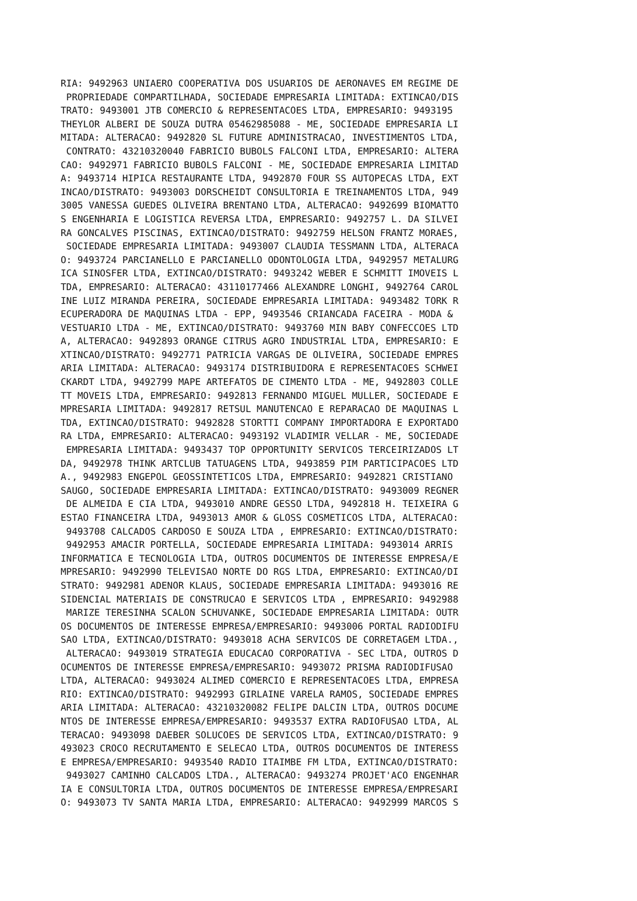RIA: 9492963 UNIAERO COOPERATIVA DOS USUARIOS DE AERONAVES EM REGIME DE
 PROPRIEDADE COMPARTILHADA, SOCIEDADE EMPRESARIA LIMITADA: EXTINCAO/DIS
TRATO: 9493001 JTB COMERCIO & REPRESENTACOES LTDA, EMPRESARIO: 9493195
THEYLOR ALBERI DE SOUZA DUTRA 05462985088 - ME, SOCIEDADE EMPRESARIA LI
MITADA: ALTERACAO: 9492820 SL FUTURE ADMINISTRACAO, INVESTIMENTOS LTDA,
 CONTRATO: 43210320040 FABRICIO BUBOLS FALCONI LTDA, EMPRESARIO: ALTERA
CAO: 9492971 FABRICIO BUBOLS FALCONI - ME, SOCIEDADE EMPRESARIA LIMITAD
A: 9493714 HIPICA RESTAURANTE LTDA, 9492870 FOUR SS AUTOPECAS LTDA, EXT
INCAO/DISTRATO: 9493003 DORSCHEIDT CONSULTORIA E TREINAMENTOS LTDA, 949
3005 VANESSA GUEDES OLIVEIRA BRENTANO LTDA, ALTERACAO: 9492699 BIOMATTO
S ENGENHARIA E LOGISTICA REVERSA LTDA, EMPRESARIO: 9492757 L. DA SILVEI
RA GONCALVES PISCINAS, EXTINCAO/DISTRATO: 9492759 HELSON FRANTZ MORAES,
 SOCIEDADE EMPRESARIA LIMITADA: 9493007 CLAUDIA TESSMANN LTDA, ALTERACA
O: 9493724 PARCIANELLO E PARCIANELLO ODONTOLOGIA LTDA, 9492957 METALURG
ICA SINOSFER LTDA, EXTINCAO/DISTRATO: 9493242 WEBER E SCHMITT IMOVEIS L
TDA, EMPRESARIO: ALTERACAO: 43110177466 ALEXANDRE LONGHI, 9492764 CAROL
INE LUIZ MIRANDA PEREIRA, SOCIEDADE EMPRESARIA LIMITADA: 9493482 TORK R
ECUPERADORA DE MAQUINAS LTDA - EPP, 9493546 CRIANCADA FACEIRA - MODA &
VESTUARIO LTDA - ME, EXTINCAO/DISTRATO: 9493760 MIN BABY CONFECCOES LTD
A, ALTERACAO: 9492893 ORANGE CITRUS AGRO INDUSTRIAL LTDA, EMPRESARIO: E
XTINCAO/DISTRATO: 9492771 PATRICIA VARGAS DE OLIVEIRA, SOCIEDADE EMPRES
ARIA LIMITADA: ALTERACAO: 9493174 DISTRIBUIDORA E REPRESENTACOES SCHWEI
CKARDT LTDA, 9492799 MAPE ARTEFATOS DE CIMENTO LTDA - ME, 9492803 COLLE
TT MOVEIS LTDA, EMPRESARIO: 9492813 FERNANDO MIGUEL MULLER, SOCIEDADE E
MPRESARIA LIMITADA: 9492817 RETSUL MANUTENCAO E REPARACAO DE MAQUINAS L
TDA, EXTINCAO/DISTRATO: 9492828 STORTTI COMPANY IMPORTADORA E EXPORTADO
RA LTDA, EMPRESARIO: ALTERACAO: 9493192 VLADIMIR VELLAR - ME, SOCIEDADE
 EMPRESARIA LIMITADA: 9493437 TOP OPPORTUNITY SERVICOS TERCEIRIZADOS LT
DA, 9492978 THINK ARTCLUB TATUAGENS LTDA, 9493859 PIM PARTICIPACOES LTD
A., 9492983 ENGEPOL GEOSSINTETICOS LTDA, EMPRESARIO: 9492821 CRISTIANO
SAUGO, SOCIEDADE EMPRESARIA LIMITADA: EXTINCAO/DISTRATO: 9493009 REGNER
 DE ALMEIDA E CIA LTDA, 9493010 ANDRE GESSO LTDA, 9492818 H. TEIXEIRA G
ESTAO FINANCEIRA LTDA, 9493013 AMOR & GLOSS COSMETICOS LTDA, ALTERACAO:
 9493708 CALCADOS CARDOSO E SOUZA LTDA , EMPRESARIO: EXTINCAO/DISTRATO:
 9492953 AMACIR PORTELLA, SOCIEDADE EMPRESARIA LIMITADA: 9493014 ARRIS
INFORMATICA E TECNOLOGIA LTDA, OUTROS DOCUMENTOS DE INTERESSE EMPRESA/E
MPRESARIO: 9492990 TELEVISAO NORTE DO RGS LTDA, EMPRESARIO: EXTINCAO/DI
STRATO: 9492981 ADENOR KLAUS, SOCIEDADE EMPRESARIA LIMITADA: 9493016 RE
SIDENCIAL MATERIAIS DE CONSTRUCAO E SERVICOS LTDA , EMPRESARIO: 9492988
 MARIZE TERESINHA SCALON SCHUVANKE, SOCIEDADE EMPRESARIA LIMITADA: OUTR
OS DOCUMENTOS DE INTERESSE EMPRESA/EMPRESARIO: 9493006 PORTAL RADIODIFU
SAO LTDA, EXTINCAO/DISTRATO: 9493018 ACHA SERVICOS DE CORRETAGEM LTDA.,
 ALTERACAO: 9493019 STRATEGIA EDUCACAO CORPORATIVA - SEC LTDA, OUTROS D
OCUMENTOS DE INTERESSE EMPRESA/EMPRESARIO: 9493072 PRISMA RADIODIFUSAO
LTDA, ALTERACAO: 9493024 ALIMED COMERCIO E REPRESENTACOES LTDA, EMPRESA
RIO: EXTINCAO/DISTRATO: 9492993 GIRLAINE VARELA RAMOS, SOCIEDADE EMPRES
ARIA LIMITADA: ALTERACAO: 43210320082 FELIPE DALCIN LTDA, OUTROS DOCUME
NTOS DE INTERESSE EMPRESA/EMPRESARIO: 9493537 EXTRA RADIOFUSAO LTDA, AL
TERACAO: 9493098 DAEBER SOLUCOES DE SERVICOS LTDA, EXTINCAO/DISTRATO: 9
493023 CROCO RECRUTAMENTO E SELECAO LTDA, OUTROS DOCUMENTOS DE INTERESS
E EMPRESA/EMPRESARIO: 9493540 RADIO ITAIMBE FM LTDA, EXTINCAO/DISTRATO:
 9493027 CAMINHO CALCADOS LTDA., ALTERACAO: 9493274 PROJET'ACO ENGENHAR
IA E CONSULTORIA LTDA, OUTROS DOCUMENTOS DE INTERESSE EMPRESA/EMPRESARI
O: 9493073 TV SANTA MARIA LTDA, EMPRESARIO: ALTERACAO: 9492999 MARCOS S